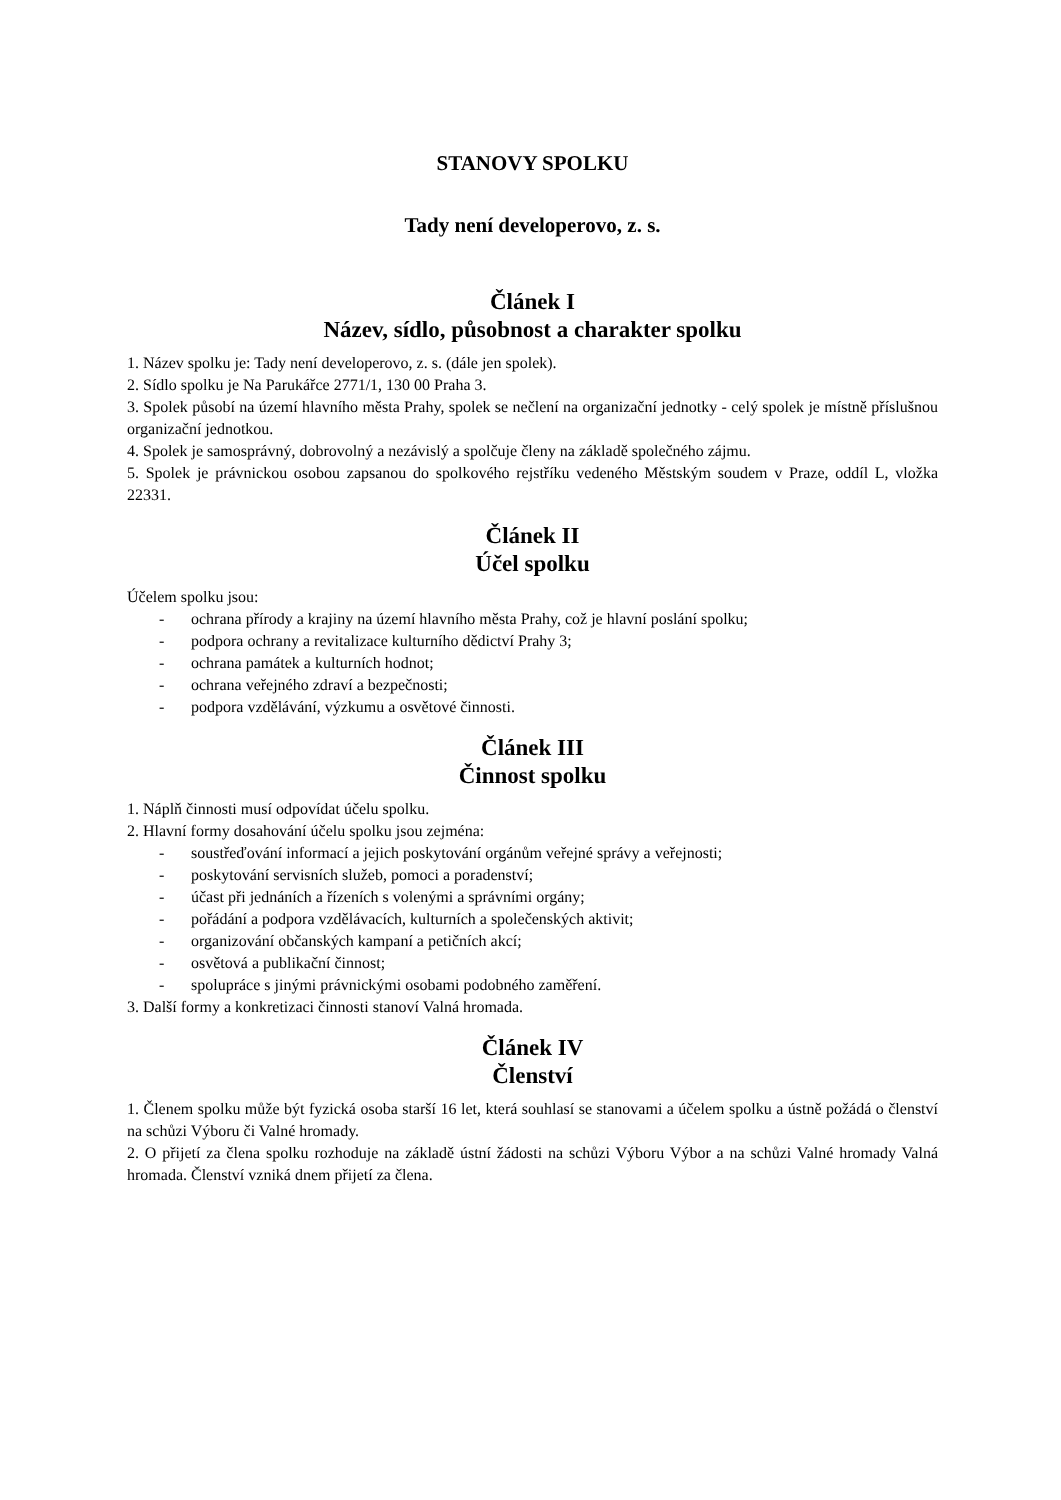STANOVY SPOLKU
Tady není developerovo, z. s.
Článek I
Název, sídlo, působnost a charakter spolku
1. Název spolku je: Tady není developerovo, z. s. (dále jen spolek).
2. Sídlo spolku je Na Parukářce 2771/1, 130 00 Praha 3.
3. Spolek působí na území hlavního města Prahy, spolek se nečlení na organizační jednotky - celý spolek je místně příslušnou organizační jednotkou.
4. Spolek je samosprávný, dobrovolný a nezávislý a spolčuje členy na základě společného zájmu.
5. Spolek je právnickou osobou zapsanou do spolkového rejstříku vedeného Městským soudem v Praze, oddíl L, vložka 22331.
Článek II
Účel spolku
Účelem spolku jsou:
- ochrana přírody a krajiny na území hlavního města Prahy, což je hlavní poslání spolku;
- podpora ochrany a revitalizace kulturního dědictví Prahy 3;
- ochrana památek a kulturních hodnot;
- ochrana veřejného zdraví a bezpečnosti;
- podpora vzdělávání, výzkumu a osvětové činnosti.
Článek III
Činnost spolku
1. Náplň činnosti musí odpovídat účelu spolku.
2. Hlavní formy dosahování účelu spolku jsou zejména:
- soustřeďování informací a jejich poskytování orgánům veřejné správy a veřejnosti;
- poskytování servisních služeb, pomoci a poradenství;
- účast při jednáních a řízeních s volenými a správními orgány;
- pořádání a podpora vzdělávacích, kulturních a společenských aktivit;
- organizování občanských kampaní a petičních akcí;
- osvětová a publikační činnost;
- spolupráce s jinými právnickými osobami podobného zaměření.
3. Další formy a konkretizaci činnosti stanoví Valná hromada.
Článek IV
Členství
1. Členem spolku může být fyzická osoba starší 16 let, která souhlasí se stanovami a účelem spolku a ústně požádá o členství na schůzi Výboru či Valné hromady.
2. O přijetí za člena spolku rozhoduje na základě ústní žádosti na schůzi Výboru Výbor a na schůzi Valné hromady Valná hromada. Členství vzniká dnem přijetí za člena.